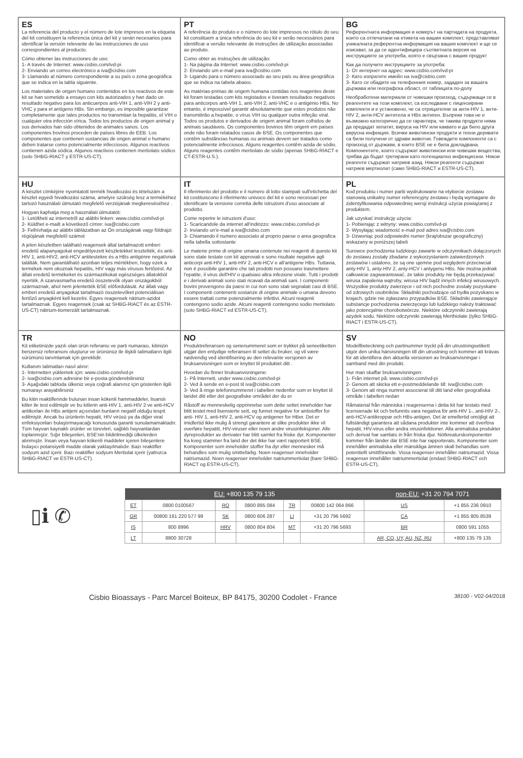ES
La referencia del producto y el número de lote impresos en la etiqueta del kit constituyen la referencia única del kit y serán necesarios para identificar la versión relevante de las instrucciones de uso correspondientes al producto.
Cómo obtener las instrucciones de uso:
1- A través de Internet: www.cisbio.com/ivd-pi
2- Enviando un correo electrónico a iva@cisbio.com
3- Llamando al número correspondiente a su país o zona geográfica que se indica en la tabla siguiente.
Los materiales de origen humano contenidos en los reactivos de este kit se han sometido a ensayo con kits autorizados y han dado un resultado negativo para los anticuerpos anti-VIH 1, anti-VIH 2 y anti-VHC y para el antígeno HBs. Sin embargo, es imposible garantizar completamente que tales productos no transmitan la hepatitis, el VIH o cualquier otra infección vírica. Todos los productos de origen animal y sus derivados han sido obtenidos de animales sanos. Los componentes bovinos proceden de países libres de EEB. Los componentes que contienen sustancias de origen animal o humano deben tratarse como potencialmente infecciosos. Algunos reactivos contienen azida sódica. Algunos reactivos contienen mertiolato sódico (solo SHBG-RIACT y ESTR-US-CT).
PT
A referência do produto e o número do lote impressos no rótulo do seu kit constituem a única referência do seu kit e serão necessários para identificar a versão relevante de instruções de utilização associadas ao produto.
Como obter as instruções de utilização:
1- Na página da Internet: www.cisbio.com/ivd-pi
2- Enviando um e-mail para iva@cisbio.com
3- Ligando para o número associado ao seu país ou área geográfica que se indica na tabela abaixo.
As matérias-primas de origem humana contidas nos reagentes deste kit foram testadas com kits registados e tiveram resultados negativos para anticorpos anti-VIH 1, anti-VIH 2, anti-VHC e o antigénio HBs. No entanto, é impossível garantir absolutamente que estes produtos não transmitirão a hepatite, o vírus VIH ou qualquer outra infeção viral. Todos os produtos e derivados de origem animal foram colhidos de animais saudáveis. Os componentes bovinos têm origem em países onde não foram relatados casos de BSE. Os componentes que contêm substâncias humanas ou animais devem ser tratados como potencialmente infecciosos. Alguns reagentes contêm azida de sódio. Alguns reagentes contêm mertiolato de sódio (apenas SHBG-RIACT e CT-ESTR-U.S.).
BG
Референтната информация и номерът на партидата на продукта, които са отпечатани на етикета на вашия комплект, представляват уникалната референтна информация на вашия комплект и ще се изискват, за да се идентифицира съответната версия на инструкциите за употреба, която е свързана с вашия продукт
Как да получите инструкциите за употреба:
1- От интернет на адрес: www.cisbio.com/ivd-pi
2- Като изпратите имейл на iva@cisbio.com
3- Като се обадите на телефонния номер, зададен за вашата държава или географска област, от таблицата по-долу
Необработени материали от човешки произход, съдържащи се в реагентите на този комплект, са изследвани с лицензирани комплекти и е установено, че са отрицателни за анти-HIV 1, анти-HIV 2, анти-HCV антитела и HBs антиген. Въпреки това не е възможно категорично да се гарантира, че такива продукти няма да предадат хепатит, вируса на HIV или каквато и да било друга вирусна инфекция. Всички животински продукти и техни деривати са били получени от здрави животни. Говеждите компоненти са с произход от държави, в които BSE не е била докладвана. Компонентите, които съдържат животински или човешки вещества, трябва да бъдат третирани като потенциално инфекциозни. Някои реагенти съдържат натриев азид. Някои реагенти съдържат натриев мертиолат (само SHBG-RIACT и ESTR-US-CT).
HU
A készlet címkéjére nyomtatott termék hivatkozási és tételszám a készlet egyedi hivatkozási száma, amelyre szükség lesz a termékéhez tartozó használati útmutató megfelelő verziójának megkereséséhez .
Hogyan kaphatja meg a használati útmutatót:
1- Letöltheti az internetről az alábbi linken: www.cisbio.com/ivd-pi
2- Küldhet e-mailt a következő címre: iva@cisbio.com
3- Felhívhatja az alábbi táblázatban az Ön országának vagy földrajzi régiójának megfelelő számot
A jelen készletben található reagensek által tartalmazott emberi eredetű alapanyagokat engedélyezett készletekkel tesztelték, és anti-HIV 1, anti-HIV2, anti-HCV antitestekre és a HBs antigénre negatívnak találták. Nem garantálható azonban teljes mértékben, hogy ezek a termékek nem okoznak hepatitis, HIV vagy más vírusos fertőzést. Az állati eredetű termékeket és származékokat egészséges állatokból nyerték. A szarvasmarha eredetű összetevők olyan országokból származnak, ahol nem jelentették BSE előfordulását. Az állati vagy emberi eredetű anyagokat tartalmazó összetevőket potenciálisan fertőző anyagként kell kezelni. Egyes reagensek nátrium-azidot tartalmaznak. Egyes reagensek (csak az SHBG-RIACT és az ESTR-US-CT) nátrium-tiomerzált tartalmaznak.
IT
Il riferimento del prodotto e il numero di lotto stampati sull'etichetta del kit costituiscono il riferimento univoco del kit e sono necessari per identificare la versione corretta delle istruzioni d'uso associate al prodotto.
Come reperire le istruzioni d'uso:
1- Scaricandole da internet all'indirizzo: www.cisbio.com/ivd-pi
2- Inviando un'e-mail a iva@cisbio.com
3- Chiamando il numero associato al proprio paese o area geografica nella tabella sottostante
Le materie prime di origine umana contenute nei reagenti di questo kit sono state testate con kit approvati e sono risultate negative agli anticorpi anti-HIV 1, anti-HIV 2, anti-HCV e all'antigene HBs. Tuttavia, non è possibile garantire che tali prodotti non possano trasmettere l'epatite, il virus dell'HIV o qualsiasi altra infezione virale. Tutti i prodotti e i derivati animali sono stati ricavati da animali sani. I componenti bovini provengono da paesi in cui non sono stati segnalati casi di BSE. I componenti contenenti sostanze di origine animale o umana devono essere trattati come potenzialmente infettivi. Alcuni reagenti contengono sodio azide. Alcuni reagenti contengono sodio mertiolato (solo SHBG-RIACT ed ESTR-US-CT).
PL
Kod produktu i numer partii wydrukowane na etykiecie zestawu stanowią unikalny numer referencyjny zestawu i będą wymagane do zidentyfikowania odpowiedniej wersji instrukcji użycia powiązanej z produktem.
Jak uzyskać instrukcję użycia:
1- Pobierając z witryny: www.cisbio.com/ivd-pi
2- Wysyłając wiadomość e-mail pod adres iva@cisbio.com
3- Dzwoniąc pod odpowiedni numer (kraj/obszar geograficzny) wskazany w poniższej tabeli
Surowce pochodzenia ludzkiego zawarte w odczynnikach dołączonych do zestawu zostały zbadane z wykorzystaniem zatwierdzonych zestawów i ustalono, że są one ujemne pod względem przeciwciał anty-HIV 1, anty-HIV 2, anty-HCV i antygenu HBs. Nie można jednak całkowicie zagwarantować, że takie produkty nie będą przekazywać wirusa zapalenia wątroby, wirusa HIV bądź innych infekcji wirusowych. Wszystkie produkty zwierzęce i od nich pochodne zostały pozyskane od zdrowych osobników. Składniki pochodzące od bydła pozyskano w krajach, gdzie nie zgłaszano przypadków BSE. Składniki zawierające substancje pochodzenia zwierzęcego lub ludzkiego należy traktować jako potencjalnie chorobotwórcze. Niektóre odczynniki zawierają azydek sodu. Niektóre odczynniki zawierają Merthiolate (tylko SHBG-RIACT i ESTR-US-CT).
TR
Kit etiketinizde yazılı olan ürün referansı ve parti numarası, kitinizin benzersiz referansını oluşturur ve ürününüz ile ilişkili talimatların ilgili sürümünü tanımlamak için gereklidir.
Kullanım talimatları nasıl alınır:
1- İnternetten yüklemek için: www.cisbio.com/ivd-pi
2- iva@cisbio.com adresine bir e-posta gönderebilirsiniz
3- Aşağıdaki tabloda ülkeniz veya coğrafi alanınız için gösterilen ilgili numarayı arayabilirsiniz
Bu kitin reaktiflerinde bulunan insan kökenli hammaddeler, lisanslı kitler ile test edilmiştir ve bu kitlerin anti-HIV 1, anti-HIV 2 ve anti-HCV antikorları ile HBs antijeni açısından bunların negatif olduğu tespit edilmiştir. Ancak bu ürünlerin hepatit, HIV virüsü ya da diğer viral enfeksiyonları bulaştırmayacağı konusunda garanti sunulamamaktadır. Tüm hayvan kaynaklı ürünler ve türevleri, sağlıklı hayvanlardan toplanmıştır. Sığır bileşenleri, BSE'nin bildirilmediği ülkelerden alınmıştır. İnsan veya hayvan kökenli maddeler içeren bileşenlere bulaşıcı potansiyelli madde olarak yaklaşılmalıdır. Bazı reaktifler sodyum azid içerir. Bazı reaktifler sodyum Mertiolat içerir (yalnızca SHBG-RIACT ve ESTR-US-CT).
NO
Produktreferansen og serienummeret som er trykket på serieetiketten utgjør den entydige referansen til settet du bruker, og vil være nødvendig ved identifisering av den relevante versjonen av bruksanvisningen som er knyttet til produktet ditt .
Hvordan du finner bruksanvisningene:
1- På Internett, under www.cisbio.com/ivd-pi
2- Ved å sende en e-post til iva@cisbio.com
3- Ved å ringe telefonnummeret i tabellen nedenfor som er knyttet til landet ditt eller det geografiske området der du er
Råstoff av menneskelig opprinnelse som dette settet inneholder har blitt testet med lisensierte sett, og funnet negative for antistoffer for anti- HIV 1, anti-HIV 2, anti-HCV og antigener for HBer. Det er imidlertid ikke mulig å strengt garantere at slike produkter ikke vil overføre hepatitt, HIV-viruser eller noen andre virusinfeksjoner. Alle dyreprodukter av derivater har blitt samlet fra friske dyr. Komponenter fra kveg stammer fra land der det ikke har vært rapportert BSE. Komponenter som inneholder stoffer fra dyr eller mennesker må behandles som mulig smittefarlig. Noen reagenser inneholder natriumazid. Noen reagenser inneholder natriummertiolat (bare SHBG-RIACT og ESTR-US-CT).
SV
Modellbeteckning och partinummer tryckt på din utrustningsetikett utgör den unika hänvisningen till din utrustning och kommer att krävas för att identifiera den aktuella versionen av bruksanvisningar i samband med din produkt.
Hur man skaffar bruksanvisningen:
1- Från internet på: www.cisbio.com/ivd-pi
2- Genom att skicka ett e-postmeddelande till: iva@cisbio.com
3- Genom att ringa numret associerat till ditt land eller geografiska område i tabellen nedan
Råmaterial från människa i reagenserna i detta kit har testats med licensierade kit och befunnits vara negativa för anti-HIV 1-, anti-HIV 2-, anti-HCV-antikroppar och HBs-antigen. Det är emellertid omöjligt att fullständigt garantera att sådana produkter inte kommer att överföra hepatit, HIV-virus eller andra virusinfektioner. Alla animaliska produkter och derivat har samlats in från friska djur. Nötkreaturskomponenter kommer från länder där BSE inte har rapporterats. Komponenter som innehåller animaliska eller mänskliga ämnen skall behandlas som potentiellt smittförande. Vissa reagenser innehåller natriumazid. Vissa reagenser innehåller natriummertiolat (endast SHBG-RIACT och ESTR-US-CT).
▯ℹ ✆
| EU: +800 135 79 135 | | | | | | non-EU: +31 20 794 7071 | |
| --- | --- | --- | --- | --- | --- | --- | --- |
| ET | 0800 0100567 | RO | 0800 895 084 | TR | 00800 142 064 866 | US | +1 855 236 0910 |
| GR | 00800 161 220 577 99 | SK | 0800 606 287 | LI | +31 20 796 5692 | CA | +1 855 805 8539 |
| IS | 800 8996 | HRV | 0800 804 804 | MT | +31 20 796 5693 | BR | 0800 591 1055 |
| LT | 8800 30728 | | | | | AR, CO, UY, AU, NZ, RU | +800 135 79 135 |
Cisbio Bioassays - Parc Marcel Boiteux, BP 84175, 30200 Codolet - France 38100 - V02-04/2018